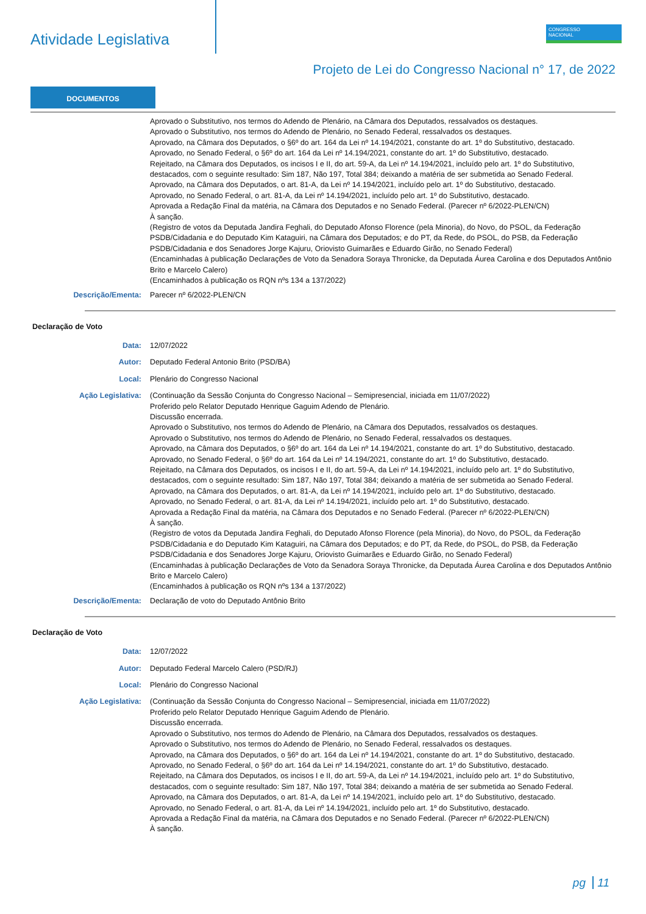Atividade Legislativa
CONGRESSO
NACIONAL
Projeto de Lei do Congresso Nacional n° 17, de 2022
DOCUMENTOS
Aprovado o Substitutivo, nos termos do Adendo de Plenário, na Câmara dos Deputados, ressalvados os destaques.
Aprovado o Substitutivo, nos termos do Adendo de Plenário, no Senado Federal, ressalvados os destaques.
Aprovado, na Câmara dos Deputados, o §6º do art. 164 da Lei nº 14.194/2021, constante do art. 1º do Substitutivo, destacado.
Aprovado, no Senado Federal, o §6º do art. 164 da Lei nº 14.194/2021, constante do art. 1º do Substitutivo, destacado.
Rejeitado, na Câmara dos Deputados, os incisos I e II, do art. 59-A, da Lei nº 14.194/2021, incluído pelo art. 1º do Substitutivo, destacados, com o seguinte resultado: Sim 187, Não 197, Total 384; deixando a matéria de ser submetida ao Senado Federal.
Aprovado, na Câmara dos Deputados, o art. 81-A, da Lei nº 14.194/2021, incluído pelo art. 1º do Substitutivo, destacado.
Aprovado, no Senado Federal, o art. 81-A, da Lei nº 14.194/2021, incluído pelo art. 1º do Substitutivo, destacado.
Aprovada a Redação Final da matéria, na Câmara dos Deputados e no Senado Federal. (Parecer nº 6/2022-PLEN/CN)
À sanção.
(Registro de votos da Deputada Jandira Feghali, do Deputado Afonso Florence (pela Minoria), do Novo, do PSOL, da Federação PSDB/Cidadania e do Deputado Kim Kataguiri, na Câmara dos Deputados; e do PT, da Rede, do PSOL, do PSB, da Federação PSDB/Cidadania e dos Senadores Jorge Kajuru, Oriovisto Guimarães e Eduardo Girão, no Senado Federal)
(Encaminhadas à publicação Declarações de Voto da Senadora Soraya Thronicke, da Deputada Áurea Carolina e dos Deputados Antônio Brito e Marcelo Calero)
(Encaminhados à publicação os RQN nºs 134 a 137/2022)
Descrição/Ementa: Parecer nº 6/2022-PLEN/CN
Declaração de Voto
Data: 12/07/2022
Autor: Deputado Federal Antonio Brito (PSD/BA)
Local: Plenário do Congresso Nacional
Ação Legislativa: (Continuação da Sessão Conjunta do Congresso Nacional – Semipresencial, iniciada em 11/07/2022)
Proferido pelo Relator Deputado Henrique Gaguim Adendo de Plenário.
Discussão encerrada.
Aprovado o Substitutivo, nos termos do Adendo de Plenário, na Câmara dos Deputados, ressalvados os destaques.
Aprovado o Substitutivo, nos termos do Adendo de Plenário, no Senado Federal, ressalvados os destaques.
Aprovado, na Câmara dos Deputados, o §6º do art. 164 da Lei nº 14.194/2021, constante do art. 1º do Substitutivo, destacado.
Aprovado, no Senado Federal, o §6º do art. 164 da Lei nº 14.194/2021, constante do art. 1º do Substitutivo, destacado.
Rejeitado, na Câmara dos Deputados, os incisos I e II, do art. 59-A, da Lei nº 14.194/2021, incluído pelo art. 1º do Substitutivo, destacados, com o seguinte resultado: Sim 187, Não 197, Total 384; deixando a matéria de ser submetida ao Senado Federal.
Aprovado, na Câmara dos Deputados, o art. 81-A, da Lei nº 14.194/2021, incluído pelo art. 1º do Substitutivo, destacado.
Aprovado, no Senado Federal, o art. 81-A, da Lei nº 14.194/2021, incluído pelo art. 1º do Substitutivo, destacado.
Aprovada a Redação Final da matéria, na Câmara dos Deputados e no Senado Federal. (Parecer nº 6/2022-PLEN/CN)
À sanção.
(Registro de votos da Deputada Jandira Feghali, do Deputado Afonso Florence (pela Minoria), do Novo, do PSOL, da Federação PSDB/Cidadania e do Deputado Kim Kataguiri, na Câmara dos Deputados; e do PT, da Rede, do PSOL, do PSB, da Federação PSDB/Cidadania e dos Senadores Jorge Kajuru, Oriovisto Guimarães e Eduardo Girão, no Senado Federal)
(Encaminhadas à publicação Declarações de Voto da Senadora Soraya Thronicke, da Deputada Áurea Carolina e dos Deputados Antônio Brito e Marcelo Calero)
(Encaminhados à publicação os RQN nºs 134 a 137/2022)
Descrição/Ementa: Declaração de voto do Deputado Antônio Brito
Declaração de Voto
Data: 12/07/2022
Autor: Deputado Federal Marcelo Calero (PSD/RJ)
Local: Plenário do Congresso Nacional
Ação Legislativa: (Continuação da Sessão Conjunta do Congresso Nacional – Semipresencial, iniciada em 11/07/2022)
Proferido pelo Relator Deputado Henrique Gaguim Adendo de Plenário.
Discussão encerrada.
Aprovado o Substitutivo, nos termos do Adendo de Plenário, na Câmara dos Deputados, ressalvados os destaques.
Aprovado o Substitutivo, nos termos do Adendo de Plenário, no Senado Federal, ressalvados os destaques.
Aprovado, na Câmara dos Deputados, o §6º do art. 164 da Lei nº 14.194/2021, constante do art. 1º do Substitutivo, destacado.
Aprovado, no Senado Federal, o §6º do art. 164 da Lei nº 14.194/2021, constante do art. 1º do Substitutivo, destacado.
Rejeitado, na Câmara dos Deputados, os incisos I e II, do art. 59-A, da Lei nº 14.194/2021, incluído pelo art. 1º do Substitutivo, destacados, com o seguinte resultado: Sim 187, Não 197, Total 384; deixando a matéria de ser submetida ao Senado Federal.
Aprovado, na Câmara dos Deputados, o art. 81-A, da Lei nº 14.194/2021, incluído pelo art. 1º do Substitutivo, destacado.
Aprovado, no Senado Federal, o art. 81-A, da Lei nº 14.194/2021, incluído pelo art. 1º do Substitutivo, destacado.
Aprovada a Redação Final da matéria, na Câmara dos Deputados e no Senado Federal. (Parecer nº 6/2022-PLEN/CN)
À sanção.
pg 11